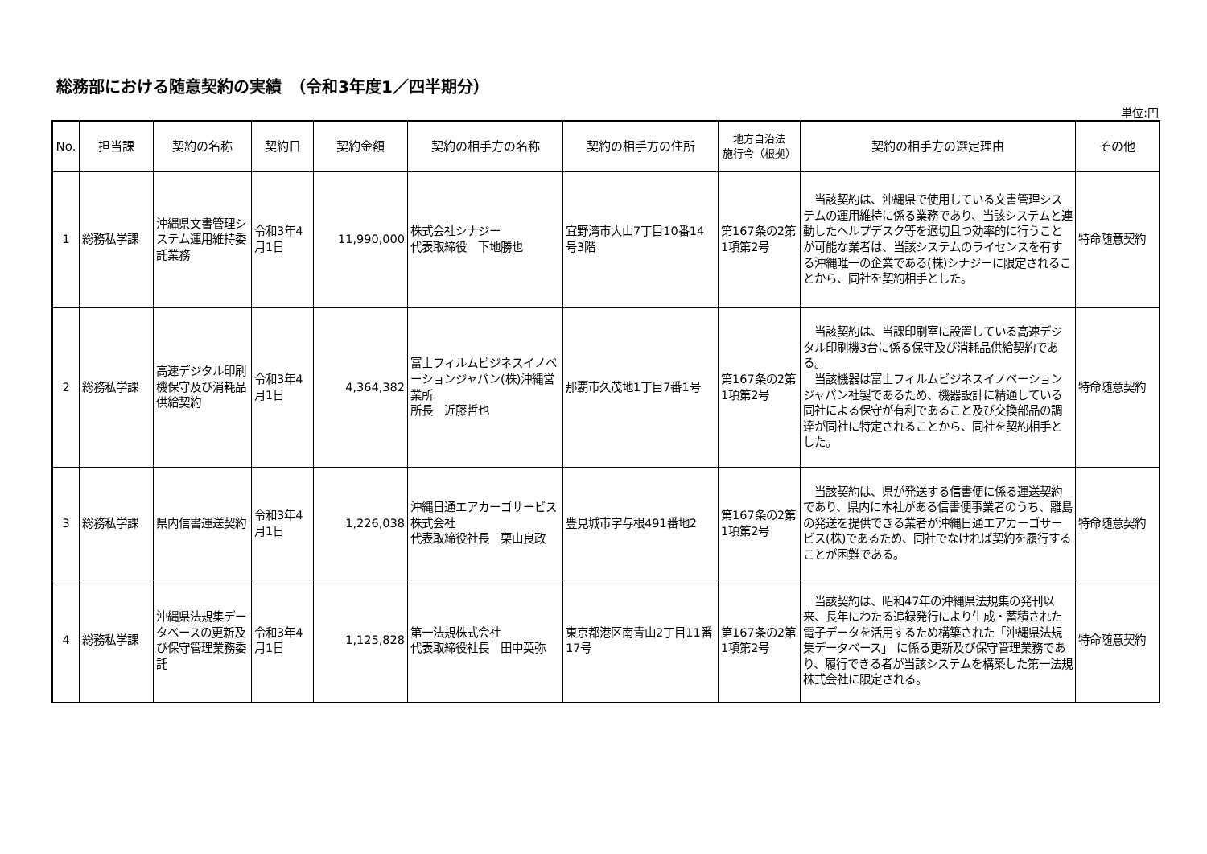総務部における随意契約の実績　（令和3年度1／四半期分）
単位:円
| No. | 担当課 | 契約の名称 | 契約日 | 契約金額 | 契約の相手方の名称 | 契約の相手方の住所 | 地方自治法 施行令（根拠） | 契約の相手方の選定理由 | その他 |
| --- | --- | --- | --- | --- | --- | --- | --- | --- | --- |
| 1 | 総務私学課 | 沖縄県文書管理システム運用維持委託業務 | 令和3年4月1日 | 11,990,000 | 株式会社シナジー 代表取締役 下地勝也 | 宜野湾市大山7丁目10番14号3階 | 第167条の2第1項第2号 | 当該契約は、沖縄県で使用している文書管理システムの運用維持に係る業務であり、当該システムと連動したヘルプデスク等を適切且つ効率的に行うことが可能な業者は、当該システムのライセンスを有する沖縄唯一の企業である(株)シナジーに限定されることから、同社を契約相手とした。 | 特命随意契約 |
| 2 | 総務私学課 | 高速デジタル印刷機保守及び消耗品供給契約 | 令和3年4月1日 | 4,364,382 | 富士フィルムビジネスイノベーションジャパン(株)沖縄営業所 所長 近藤哲也 | 那覇市久茂地1丁目7番1号 | 第167条の2第1項第2号 | 当該契約は、当課印刷室に設置している高速デジタル印刷機3台に係る保守及び消耗品供給契約である。 当該機器は富士フィルムビジネスイノベーションジャパン社製であるため、機器設計に精通している同社による保守が有利であること及び交換部品の調達が同社に特定されることから、同社を契約相手とした。 | 特命随意契約 |
| 3 | 総務私学課 | 県内信書運送契約 | 令和3年4月1日 | 1,226,038 | 沖縄日通エアカーゴサービス株式会社 代表取締役社長 栗山良政 | 豊見城市字与根491番地2 | 第167条の2第1項第2号 | 当該契約は、県が発送する信書便に係る運送契約であり、県内に本社がある信書便事業者のうち、離島の発送を提供できる業者が沖縄日通エアカーゴサービス(株)であるため、同社でなければ契約を履行することが困難である。 | 特命随意契約 |
| 4 | 総務私学課 | 沖縄県法規集データベースの更新及び保守管理業務委託 | 令和3年4月1日 | 1,125,828 | 第一法規株式会社 代表取締役社長 田中英弥 | 東京都港区南青山2丁目11番17号 | 第167条の2第1項第2号 | 当該契約は、昭和47年の沖縄県法規集の発刊以来、長年にわたる追録発行により生成・蓄積された電子データを活用するため構築された「沖縄県法規集データベース」 に係る更新及び保守管理業務であり、履行できる者が当該システムを構築した第一法規株式会社に限定される。 | 特命随意契約 |